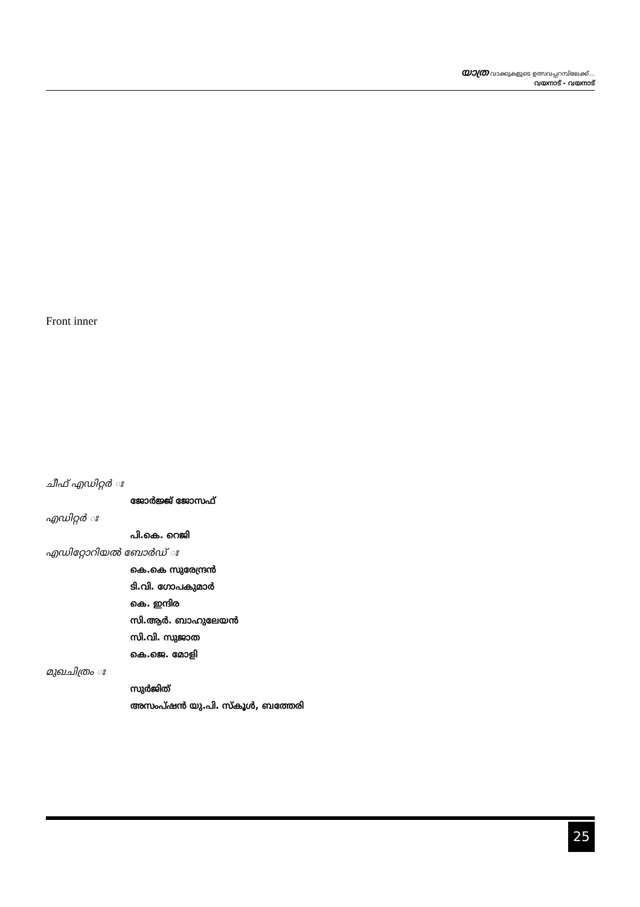യാത്ര വാക്കുകളുടെ ഉത്സവപ്പറമ്പിലേക്ക്...
വയനാട് - വയനാട്
Front inner
ചീഫ് എഡിറ്റർ ഃ
ജോർജ്ജ് ജോസഫ്
എഡിറ്റർ ഃ
പി.കെ. റെജി
എഡിറ്റോറിയൽ ബോർഡ് ഃ
കെ.കെ സുരേന്ദ്രൻ
ടി.വി. ഗോപകുമാർ
കെ. ഇന്ദിര
സി.ആർ. ബാഹുലേയൻ
സി.വി. സുജാത
കെ.ജെ. മോളി
മുഖചിത്രം ഃ
സുർജിത്
അസംപ്ഷൻ യു.പി. സ്കൂൾ, ബത്തേരി
25